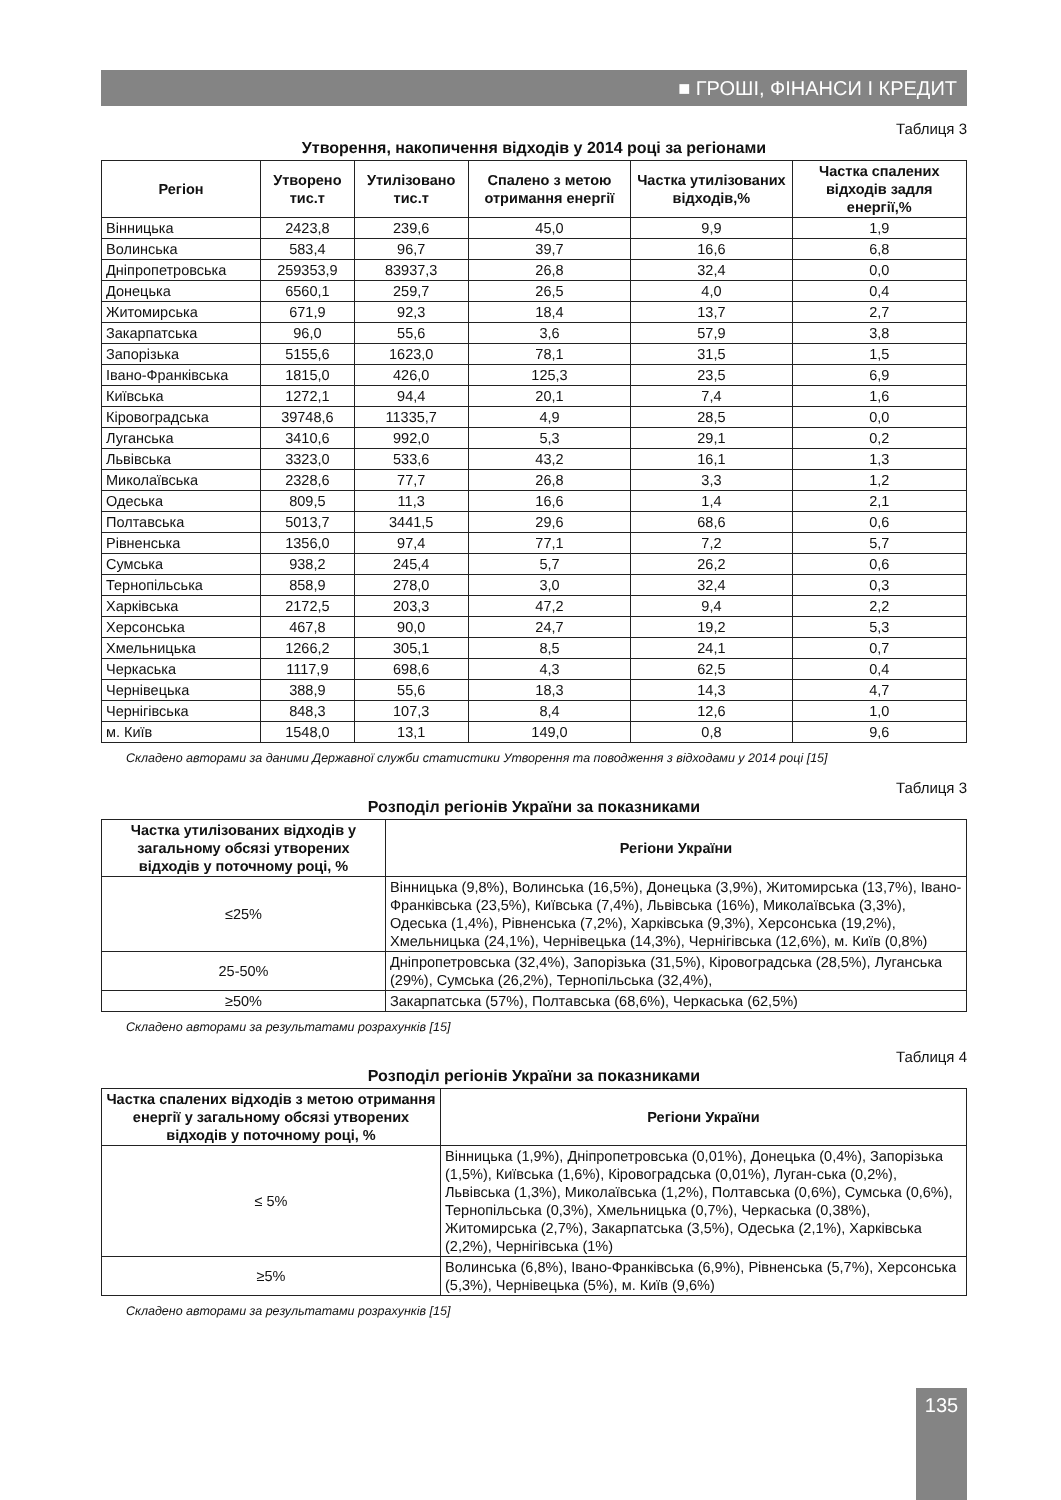■ ГРОШІ, ФІНАНСИ І КРЕДИТ
Таблиця 3
Утворення, накопичення відходів у 2014 році за регіонами
| Регіон | Утворено тис.т | Утилізовано тис.т | Спалено з метою отримання енергії | Частка утилізованих відходів,% | Частка спалених відходів задля енергії,% |
| --- | --- | --- | --- | --- | --- |
| Вінницька | 2423,8 | 239,6 | 45,0 | 9,9 | 1,9 |
| Волинська | 583,4 | 96,7 | 39,7 | 16,6 | 6,8 |
| Дніпропетровська | 259353,9 | 83937,3 | 26,8 | 32,4 | 0,0 |
| Донецька | 6560,1 | 259,7 | 26,5 | 4,0 | 0,4 |
| Житомирська | 671,9 | 92,3 | 18,4 | 13,7 | 2,7 |
| Закарпатська | 96,0 | 55,6 | 3,6 | 57,9 | 3,8 |
| Запорізька | 5155,6 | 1623,0 | 78,1 | 31,5 | 1,5 |
| Івано-Франківська | 1815,0 | 426,0 | 125,3 | 23,5 | 6,9 |
| Київська | 1272,1 | 94,4 | 20,1 | 7,4 | 1,6 |
| Кіровоградська | 39748,6 | 11335,7 | 4,9 | 28,5 | 0,0 |
| Луганська | 3410,6 | 992,0 | 5,3 | 29,1 | 0,2 |
| Львівська | 3323,0 | 533,6 | 43,2 | 16,1 | 1,3 |
| Миколаївська | 2328,6 | 77,7 | 26,8 | 3,3 | 1,2 |
| Одеська | 809,5 | 11,3 | 16,6 | 1,4 | 2,1 |
| Полтавська | 5013,7 | 3441,5 | 29,6 | 68,6 | 0,6 |
| Рівненська | 1356,0 | 97,4 | 77,1 | 7,2 | 5,7 |
| Сумська | 938,2 | 245,4 | 5,7 | 26,2 | 0,6 |
| Тернопільська | 858,9 | 278,0 | 3,0 | 32,4 | 0,3 |
| Харківська | 2172,5 | 203,3 | 47,2 | 9,4 | 2,2 |
| Херсонська | 467,8 | 90,0 | 24,7 | 19,2 | 5,3 |
| Хмельницька | 1266,2 | 305,1 | 8,5 | 24,1 | 0,7 |
| Черкаська | 1117,9 | 698,6 | 4,3 | 62,5 | 0,4 |
| Чернівецька | 388,9 | 55,6 | 18,3 | 14,3 | 4,7 |
| Чернігівська | 848,3 | 107,3 | 8,4 | 12,6 | 1,0 |
| м. Київ | 1548,0 | 13,1 | 149,0 | 0,8 | 9,6 |
Складено авторами за даними Державної служби статистики Утворення та поводження з відходами у 2014 році [15]
Таблиця 3
Розподіл регіонів України за показниками
| Частка утилізованих відходів у загальному обсязі утворених відходів у поточному році, % | Регіони України |
| --- | --- |
| ≤25% | Вінницька (9,8%), Волинська (16,5%), Донецька (3,9%), Житомирська (13,7%), Івано-Франківська (23,5%), Київська (7,4%), Львівська (16%), Миколаївська (3,3%), Одеська (1,4%), Рівненська (7,2%), Харківська (9,3%), Херсонська (19,2%), Хмельницька (24,1%), Чернівецька (14,3%), Чернігівська (12,6%), м. Київ (0,8%) |
| 25-50% | Дніпропетровська (32,4%), Запорізька (31,5%), Кіровоградська (28,5%), Луганська (29%), Сумська (26,2%), Тернопільська (32,4%), |
| ≥50% | Закарпатська (57%), Полтавська (68,6%), Черкаська (62,5%) |
Складено авторами за результатами розрахунків [15]
Таблиця 4
Розподіл регіонів України за показниками
| Частка спалених відходів з метою отримання енергії у загальному обсязі утворених відходів у поточному році, % | Регіони України |
| --- | --- |
| ≤ 5% | Вінницька (1,9%), Дніпропетровська (0,01%), Донецька (0,4%), Запорізька (1,5%), Київська (1,6%), Кіровоградська (0,01%), Луган-ська (0,2%), Львівська (1,3%), Миколаївська (1,2%), Полтавська (0,6%), Сумська (0,6%), Тернопільська (0,3%), Хмельницька (0,7%), Черкаська (0,38%), Житомирська (2,7%), Закарпатська (3,5%), Одеська (2,1%), Харківська (2,2%), Чернігівська (1%) |
| ≥5% | Волинська (6,8%), Івано-Франківська (6,9%), Рівненська (5,7%), Херсонська (5,3%), Чернівецька (5%), м. Київ (9,6%) |
Складено авторами за результатами розрахунків [15]
135